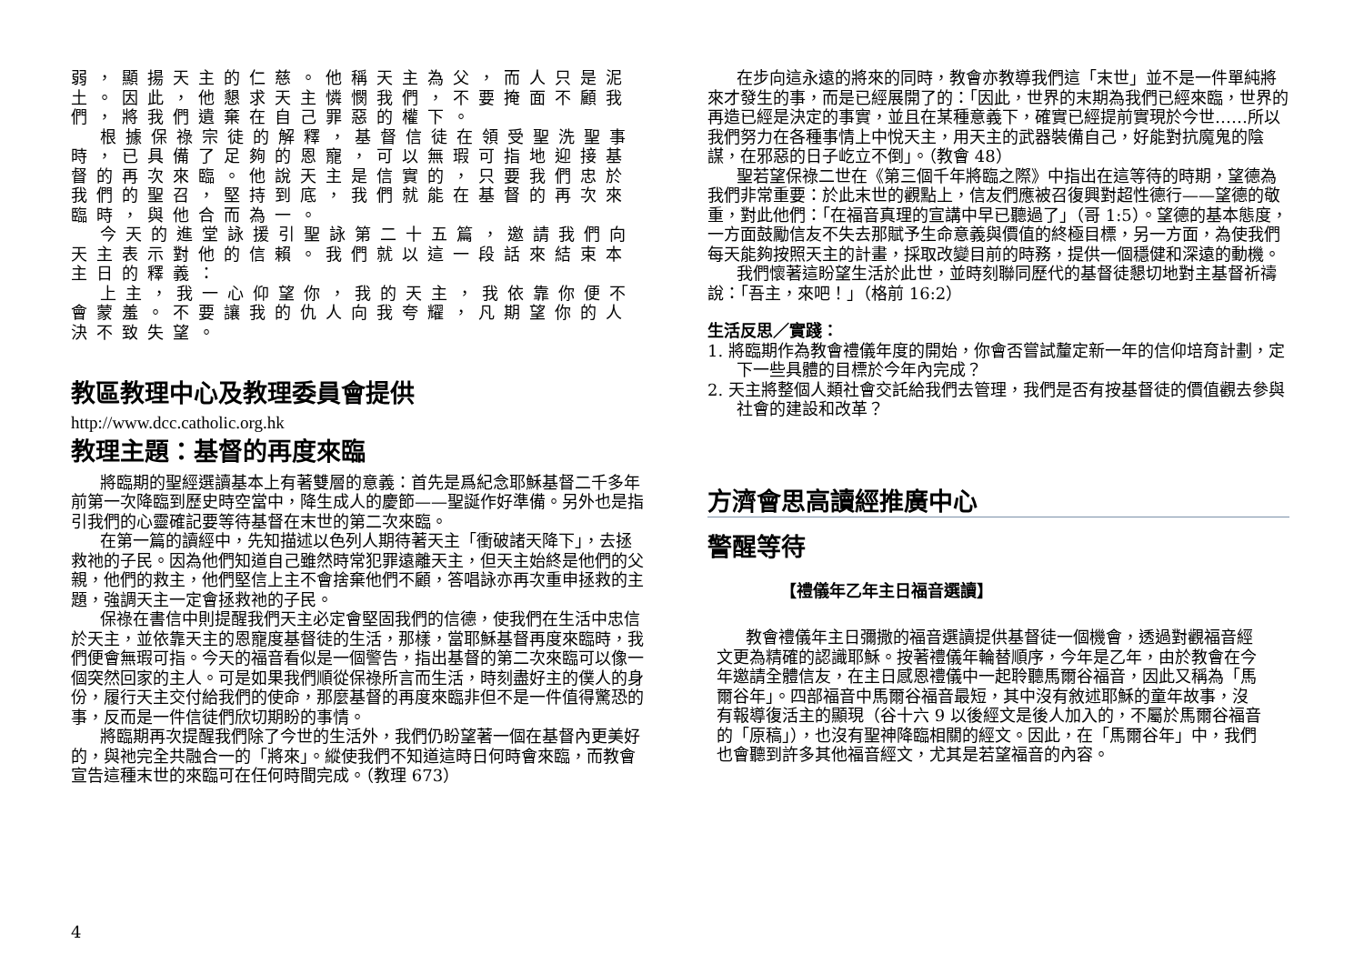弱，顯揚天主的仁慈。他稱天主為父，而人只是泥土。因此，他懇求天主憐憫我們，不要掩面不顧我們，將我們遺棄在自己罪惡的權下。
根據保祿宗徒的解釋，基督信徒在領受聖洗聖事時，已具備了足夠的恩寵，可以無瑕可指地迎接基督的再次來臨。他說天主是信實的，只要我們忠於我們的聖召，堅持到底，我們就能在基督的再次來臨時，與他合而為一。
今天的進堂詠援引聖詠第二十五篇，邀請我們向天主表示對他的信賴。我們就以這一段話來結束本主日的釋義：
上主，我一心仰望你，我的天主，我依靠你便不會蒙羞。不要讓我的仇人向我夸耀，凡期望你的人決不致失望。
教區教理中心及教理委員會提供
http://www.dcc.catholic.org.hk
教理主題：基督的再度來臨
將臨期的聖經選讀基本上有著雙層的意義：首先是爲紀念耶穌基督二千多年前第一次降臨到歷史時空當中，降生成人的慶節——聖誕作好準備。另外也是指引我們的心靈確記要等待基督在末世的第二次來臨。
在第一篇的讀經中，先知描述以色列人期待著天主「衝破諸天降下」，去拯救祂的子民。因為他們知道自己雖然時常犯罪遠離天主，但天主始終是他們的父親，他們的救主，他們堅信上主不會捨棄他們不顧，答唱詠亦再次重申拯救的主題，強調天主一定會拯救祂的子民。
保祿在書信中則提醒我們天主必定會堅固我們的信德，使我們在生活中忠信於天主，並依靠天主的恩寵度基督徒的生活，那樣，當耶穌基督再度來臨時，我們便會無瑕可指。今天的福音看似是一個警告，指出基督的第二次來臨可以像一個突然回家的主人。可是如果我們順從保祿所言而生活，時刻盡好主的僕人的身份，履行天主交付給我們的使命，那麼基督的再度來臨非但不是一件值得驚恐的事，反而是一件信徒們欣切期盼的事情。
將臨期再次提醒我們除了今世的生活外，我們仍盼望著一個在基督內更美好的，與祂完全共融合一的「將來」。縱使我們不知道這時日何時會來臨，而教會宣告這種末世的來臨可在任何時間完成。（教理 673）
在步向這永遠的將來的同時，教會亦教導我們這「末世」並不是一件單純將來才發生的事，而是已經展開了的：「因此，世界的末期為我們已經來臨，世界的再造已經是決定的事實，並且在某種意義下，確實已經提前實現於今世……所以我們努力在各種事情上中悅天主，用天主的武器裝備自己，好能對抗魔鬼的陰謀，在邪惡的日子屹立不倒」。（教會 48）
聖若望保祿二世在《第三個千年將臨之際》中指出在這等待的時期，望德為我們非常重要：於此末世的觀點上，信友們應被召復興對超性德行——望德的敬重，對此他們：「在福音真理的宣講中早已聽過了」（哥 1:5）。望德的基本態度，一方面鼓勵信友不失去那賦予生命意義與價值的終極目標，另一方面，為使我們每天能夠按照天主的計畫，採取改變目前的時務，提供一個穩健和深遠的動機。
我們懷著這盼望生活於此世，並時刻聯同歷代的基督徒懇切地對主基督祈禱說：「吾主，來吧！」（格前 16:2）
生活反思／實踐：
1. 將臨期作為教會禮儀年度的開始，你會否嘗試釐定新一年的信仰培育計劃，定下一些具體的目標於今年內完成？
2. 天主將整個人類社會交託給我們去管理，我們是否有按基督徒的價值觀去參與社會的建設和改革？
方濟會思高讀經推廣中心
警醒等待
【禮儀年乙年主日福音選讀】
教會禮儀年主日彌撒的福音選讀提供基督徒一個機會，透過對觀福音經文更為精確的認識耶穌。按著禮儀年輪替順序，今年是乙年，由於教會在今年邀請全體信友，在主日感恩禮儀中一起聆聽馬爾谷福音，因此又稱為「馬爾谷年」。四部福音中馬爾谷福音最短，其中沒有敘述耶穌的童年故事，沒有報導復活主的顯現（谷十六 9 以後經文是後人加入的，不屬於馬爾谷福音的「原稿」），也沒有聖神降臨相關的經文。因此，在「馬爾谷年」中，我們也會聽到許多其他福音經文，尤其是若望福音的內容。
4